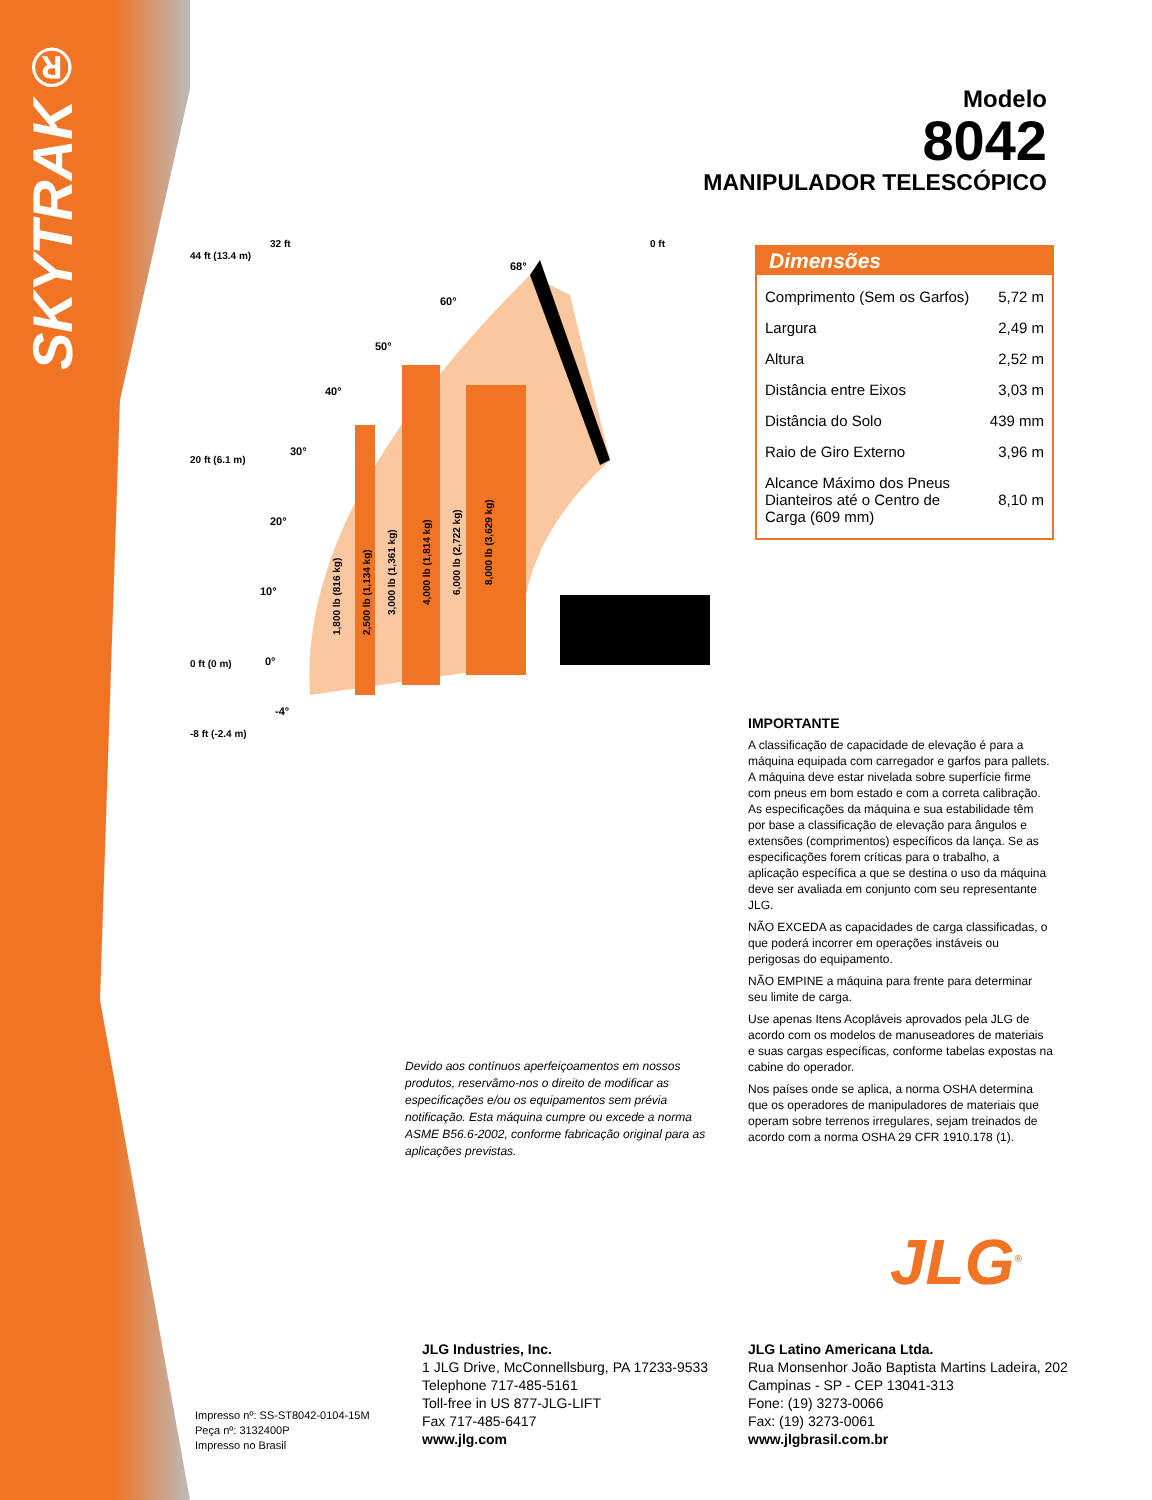SKYTRAK®
Modelo
8042
MANIPULADOR TELESCÓPICO
44 ft (13.4 m)
20 ft (6.1 m)
0 ft (0 m)
-8 ft (-2.4 m)
32 ft
0 ft
68°
60°
50°
40°
30°
20°
10°
0°
-4°
1,800 lb (816 kg)
2,500 lb (1,134 kg)
3,000 lb (1,361 kg)
4,000 lb (1,814 kg)
6,000 lb (2,722 kg)
8,000 lb (3,629 kg)
Dimensões
| Comprimento (Sem os Garfos) | 5,72 m |
| Largura | 2,49 m |
| Altura | 2,52 m |
| Distância entre Eixos | 3,03 m |
| Distância do Solo | 439 mm |
| Raio de Giro Externo | 3,96 m |
| Alcance Máximo dos Pneus Dianteiros até o Centro de Carga (609 mm) | 8,10 m |
IMPORTANTE
A classificação de capacidade de elevação é para a máquina equipada com carregador e garfos para pallets. A máquina deve estar nivelada sobre superfície firme com pneus em bom estado e com a correta calibração. As especificações da máquina e sua estabilidade têm por base a classificação de elevação para ângulos e extensões (comprimentos) específicos da lança. Se as especificações forem críticas para o trabalho, a aplicação específica a que se destina o uso da máquina deve ser avaliada em conjunto com seu representante JLG.
NÃO EXCEDA as capacidades de carga classificadas, o que poderá incorrer em operações instáveis ou perigosas do equipamento.
NÃO EMPINE a máquina para frente para determinar seu limite de carga.
Use apenas Itens Acopláveis aprovados pela JLG de acordo com os modelos de manuseadores de materiais e suas cargas específicas, conforme tabelas expostas na cabine do operador.
Nos países onde se aplica, a norma OSHA determina que os operadores de manipuladores de materiais que operam sobre terrenos irregulares, sejam treinados de acordo com a norma OSHA 29 CFR 1910.178 (1).
Devido aos contínuos aperfeiçoamentos em nossos produtos, reservâmo-nos o direito de modificar as especificações e/ou os equipamentos sem prévia notificação. Esta máquina cumpre ou excede a norma ASME B56.6-2002, conforme fabricação original para as aplicações previstas.
JLG<sup>®</sup>
Impresso nº: SS-ST8042-0104-15M
Peça nº: 3132400P
Impresso no Brasil
JLG Industries, Inc.
1 JLG Drive, McConnellsburg, PA 17233-9533
Telephone 717-485-5161
Toll-free in US 877-JLG-LIFT
Fax 717-485-6417
www.jlg.com
JLG Latino Americana Ltda.
Rua Monsenhor João Baptista Martins Ladeira, 202
Campinas - SP - CEP 13041-313
Fone: (19) 3273-0066
Fax: (19) 3273-0061
www.jlgbrasil.com.br